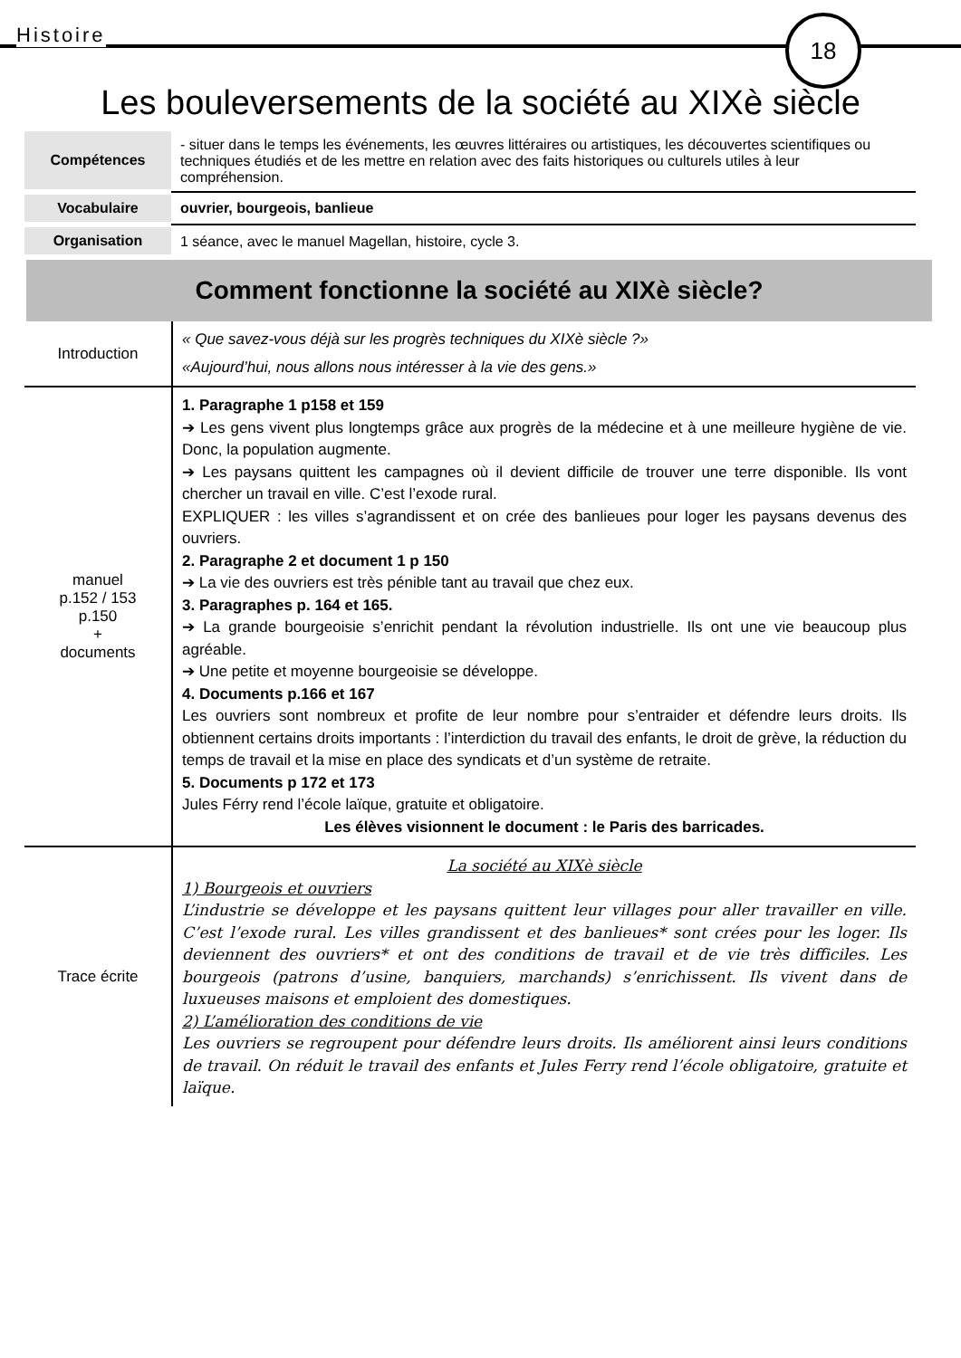Histoire 18
Les bouleversements de la société au XIXè siècle
| Compétences | - situer dans le temps les événements, les œuvres littéraires ou artistiques, les découvertes scientifiques ou techniques étudiés et de les mettre en relation avec des faits historiques ou culturels utiles à leur compréhension. |
| Vocabulaire | ouvrier, bourgeois, banlieue |
| Organisation | 1 séance, avec le manuel Magellan, histoire, cycle 3. |
Comment fonctionne la société au XIXè siècle?
| Introduction | « Que savez-vous déjà sur les progrès techniques du XIXè siècle ?» «Aujourd’hui, nous allons nous intéresser à la vie des gens.» |
| manuel p.152 / 153 p.150 + documents | 1. Paragraphe 1 p158 et 159 ➔ Les gens vivent plus longtemps grâce aux progrès de la médecine et à une meilleure hygiène de vie. Donc, la population augmente. ➔ Les paysans quittent les campagnes où il devient difficile de trouver une terre disponible. Ils vont chercher un travail en ville. C’est l’exode rural. EXPLIQUER : les villes s’agrandissent et on crée des banlieues pour loger les paysans devenus des ouvriers. 2. Paragraphe 2 et document 1 p 150 ➔ La vie des ouvriers est très pénible tant au travail que chez eux. 3. Paragraphes p. 164 et 165. ➔ La grande bourgeoisie s’enrichit pendant la révolution industrielle. Ils ont une vie beaucoup plus agréable. ➔ Une petite et moyenne bourgeoisie se développe. 4. Documents p.166 et 167 Les ouvriers sont nombreux et profite de leur nombre pour s’entraider et défendre leurs droits. Ils obtiennent certains droits importants : l’interdiction du travail des enfants, le droit de grève, la réduction du temps de travail et la mise en place des syndicats et d’un système de retraite. 5. Documents p 172 et 173 Jules Férry rend l’école laïque, gratuite et obligatoire. Les élèves visionnent le document : le Paris des barricades. |
| Trace écrite | La société au XIXè siècle 1) Bourgeois et ouvriers L’industrie se développe et les paysans quittent leur villages pour aller travailler en ville. C’est l’exode rural. Les villes grandissent et des banlieues* sont crées pour les loger. Ils deviennent des ouvriers* et ont des conditions de travail et de vie très difficiles. Les bourgeois (patrons d’usine, banquiers, marchands) s’enrichissent. Ils vivent dans de luxueuses maisons et emploient des domestiques. 2) L’amélioration des conditions de vie Les ouvriers se regroupent pour défendre leurs droits. Ils améliorent ainsi leurs conditions de travail. On réduit le travail des enfants et Jules Ferry rend l’école obligatoire, gratuite et laïque. |